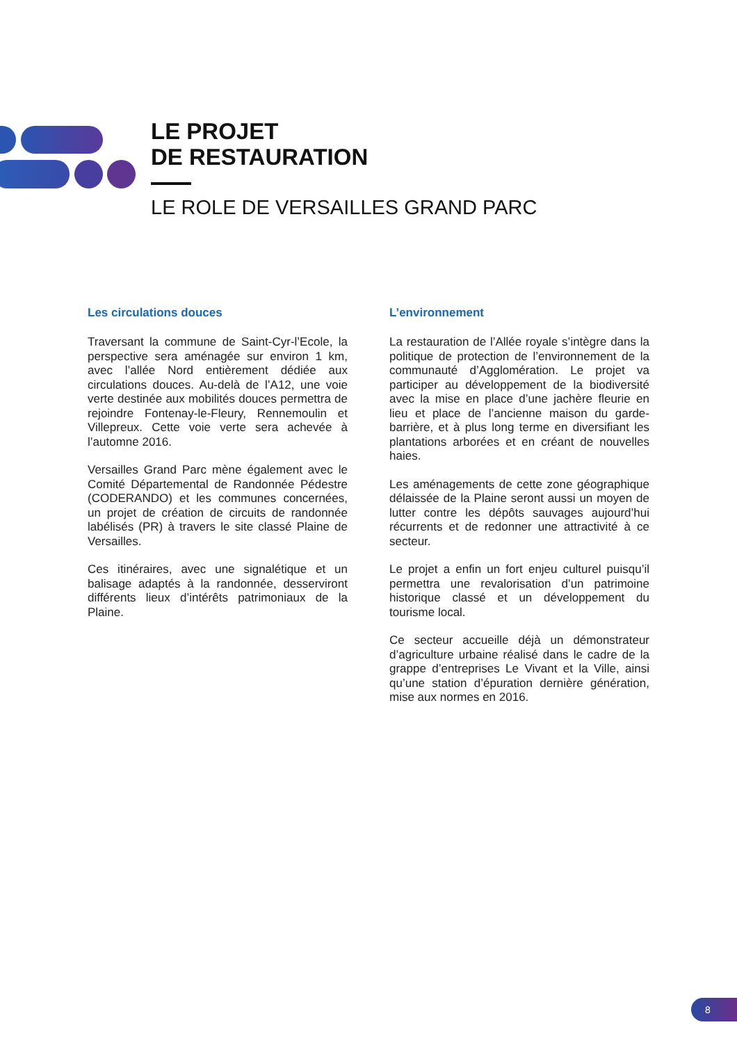LE PROJET
DE RESTAURATION
LE ROLE DE VERSAILLES GRAND PARC
Les circulations douces
Traversant la commune de Saint-Cyr-l’Ecole, la perspective sera aménagée sur environ 1 km, avec l’allée Nord entièrement dédiée aux circulations douces. Au-delà de l’A12, une voie verte destinée aux mobilités douces permettra de rejoindre Fontenay-le-Fleury, Rennemoulin et Villepreux. Cette voie verte sera achevée à l’automne 2016.
Versailles Grand Parc mène également avec le Comité Départemental de Randonnée Pédestre (CODERANDO) et les communes concernées, un projet de création de circuits de randonnée labélisés (PR) à travers le site classé Plaine de Versailles.
Ces itinéraires, avec une signalétique et un balisage adaptés à la randonnée, desserviront différents lieux d’intérêts patrimoniaux de la Plaine.
L’environnement
La restauration de l’Allée royale s’intègre dans la politique de protection de l’environnement de la communauté d’Agglomération. Le projet va participer au développement de la biodiversité avec la mise en place d’une jachère fleurie en lieu et place de l’ancienne maison du garde-barrière, et à plus long terme en diversifiant les plantations arborées et en créant de nouvelles haies.
Les aménagements de cette zone géographique délaissée de la Plaine seront aussi un moyen de lutter contre les dépôts sauvages aujourd’hui récurrents et de redonner une attractivité à ce secteur.
Le projet a enfin un fort enjeu culturel puisqu’il permettra une revalorisation d’un patrimoine historique classé et un développement du tourisme local.
Ce secteur accueille déjà un démonstrateur d’agriculture urbaine réalisé dans le cadre de la grappe d’entreprises Le Vivant et la Ville, ainsi qu’une station d’épuration dernière génération, mise aux normes en 2016.
8